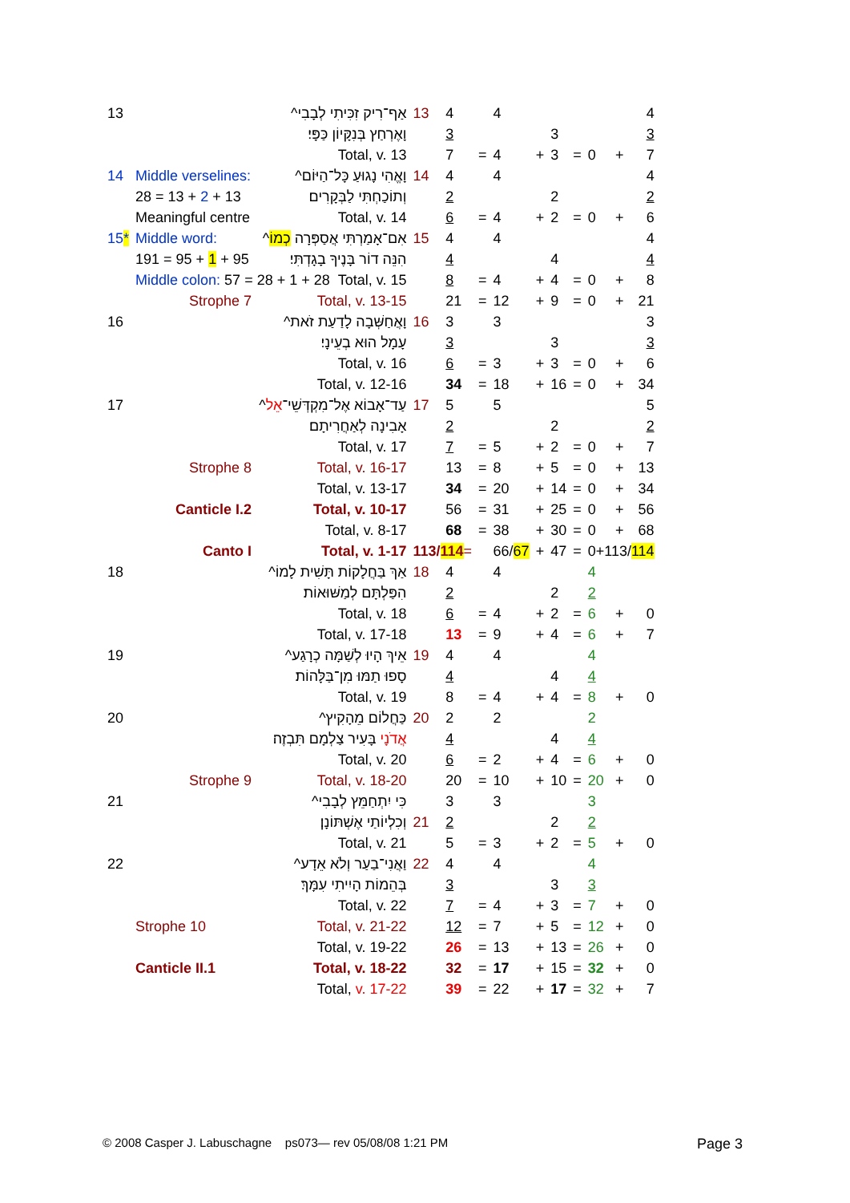| 13 | | אַף־רִיק זִכִּיתִי לְבָבִי^ | 13 | 4 | | 4 | | | | | | 4 |
| | | וָאֶרְחַץ בְּנִקָּיוֹן כַּפָּי׃ | | 3 | | | | 3 | | | | 3 |
| | | Total, v. 13 | | 7 | = | 4 | + | 3 | = | 0 | + | 7 |
| 14 | Middle verselines: | וָאֱהִי נָגוּעַ כָּל־הַיּוֹם^ | 14 | 4 | | 4 | | | | | | 4 |
| | 28 = 13 + 2 + 13 | וְתוֹכַחְתִּי לַבְּקָרִים׃ | | 2 | | | | 2 | | | | 2 |
| | Meaningful centre | Total, v. 14 | | 6 | = | 4 | + | 2 | = | 0 | + | 6 |
| 15 * | Middle word: | אִם־אָמַרְתִּי אֲסַפְּרָה כְמוֹ ^ | 15 | 4 | | 4 | | | | | | 4 |
| | 191 = 95 + 1 + 95 | הִנֵּה דוֹר בָּנֶיךָ בָגָדְתִּי׃ | | 4 | | | | 4 | | | | 4 |
| | Middle colon: 57 = 28 + 1 + 28 Total, v. 15 | | | 8 | = | 4 | + | 4 | = | 0 | + | 8 |
| | Strophe 7 | Total, v. 13-15 | | 21 | = | 12 | + | 9 | = | 0 | + | 21 |
| 16 | | וָאֲחַשְּׁבָה לָדַעַת זֹאת^ | 16 | 3 | | 3 | | | | | | 3 |
| | | עָמָל הוּא בְעֵינָי׃ | | 3 | | | | 3 | | | | 3 |
| | | Total, v. 16 | | 6 | = | 3 | + | 3 | = | 0 | + | 6 |
| | | Total, v. 12-16 | | 34 | = | 18 | + | 16 | = | 0 | + | 34 |
| 17 | | עַד־אָבוֹא אֶל־מִקְדְּשֵׁי־ אֵל ^ | 17 | 5 | | 5 | | | | | | 5 |
| | | אָבִינָה לְאַחֲרִיתָם׃ | | 2 | | | | 2 | | | | 2 |
| | | Total, v. 17 | | 7 | = | 5 | + | 2 | = | 0 | + | 7 |
| | Strophe 8 | Total, v. 16-17 | | 13 | = | 8 | + | 5 | = | 0 | + | 13 |
| | | Total, v. 13-17 | | 34 | = | 20 | + | 14 | = | 0 | + | 34 |
| | Canticle I.2 | Total, v. 10-17 | | 56 | = | 31 | + | 25 | = | 0 | + | 56 |
| | | Total, v. 8-17 | | 68 | = | 38 | + | 30 | = | 0 | + | 68 |
| | Canto I | Total, v. 1-17 | 113/ 114 = | | | 66/ 67 | + | 47 | = | 0+113/ 114 | | |
| 18 | | אַךְ בַּחֲלָקוֹת תָּשִׁית לָמוֹ^ | 18 | 4 | | 4 | | | | 4 | | |
| | | הִפַּלְתָּם לְמַשּׁוּאוֹת׃ | | 2 | | | | 2 | | 2 | | |
| | | Total, v. 18 | | 6 | = | 4 | + | 2 | = | 6 | + | 0 |
| | | Total, v. 17-18 | | 13 | = | 9 | + | 4 | = | 6 | + | 7 |
| 19 | | אֵיךְ הָיוּ לְשַׁמָּה כְרָגַע^ | 19 | 4 | | 4 | | | | 4 | | |
| | | סָפוּ תַמּוּ מִן־בַּלָּהוֹת׃ | | 4 | | | | 4 | | 4 | | |
| | | Total, v. 19 | | 8 | = | 4 | + | 4 | = | 8 | + | 0 |
| 20 | | כַּחֲלוֹם מֵהָקִיץ^ | 20 | 2 | | 2 | | | | 2 | | |
| | | אֲדֹנָי בָּעִיר צַלְמָם תִּבְזֶה׃ | | 4 | | | | 4 | | 4 | | |
| | | Total, v. 20 | | 6 | = | 2 | + | 4 | = | 6 | + | 0 |
| | Strophe 9 | Total, v. 18-20 | | 20 | = | 10 | + | 10 | = | 20 | + | 0 |
| 21 | | כִּי יִתְחַמֵּץ לְבָבִי^ | | 3 | | 3 | | | | 3 | | |
| | | וְכִלְיוֹתַי אֶשְׁתּוֹנָן׃ | 21 | 2 | | | | 2 | | 2 | | |
| | | Total, v. 21 | | 5 | = | 3 | + | 2 | = | 5 | + | 0 |
| 22 | | וַאֲנִי־בַעַר וְלֹא אֵדָע^ | 22 | 4 | | 4 | | | | 4 | | |
| | | בְּהֵמוֹת הָיִיתִי עִמָּךְ׃ | | 3 | | | | 3 | | 3 | | |
| | | Total, v. 22 | | 7 | = | 4 | + | 3 | = | 7 | + | 0 |
| | Strophe 10 | Total, v. 21-22 | | 12 | = | 7 | + | 5 | = | 12 | + | 0 |
| | | Total, v. 19-22 | | 26 | = | 13 | + | 13 | = | 26 | + | 0 |
| | Canticle II.1 | Total, v. 18-22 | | 32 | = | 17 | + | 15 | = | 32 | + | 0 |
| | | Total, v. 17-22 | | 39 | = | 22 | + | 17 | = | 32 | + | 7 |
© 2008 Casper J. Labuschagne ps073— rev 05/08/08 1:21 PM
Page 3